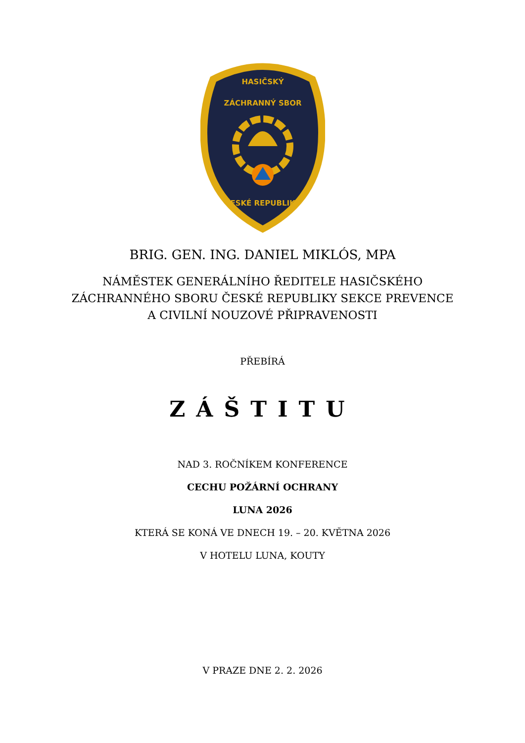HASIČSKÝ
ZÁCHRANNÝ SBOR
ČESKÉ REPUBLIKY
BRIG. GEN. ING. DANIEL MIKLÓS, MPA
NÁMĚSTEK GENERÁLNÍHO ŘEDITELE HASIČSKÉHO
ZÁCHRANNÉHO SBORU ČESKÉ REPUBLIKY SEKCE PREVENCE
A CIVILNÍ NOUZOVÉ PŘIPRAVENOSTI
PŘEBÍRÁ
ZÁŠTITU
NAD 3. ROČNÍKEM KONFERENCE
CECHU POŽÁRNÍ OCHRANY
LUNA 2026
KTERÁ SE KONÁ VE DNECH 19. – 20. KVĚTNA 2026
V HOTELU LUNA, KOUTY
V PRAZE DNE 2. 2. 2026